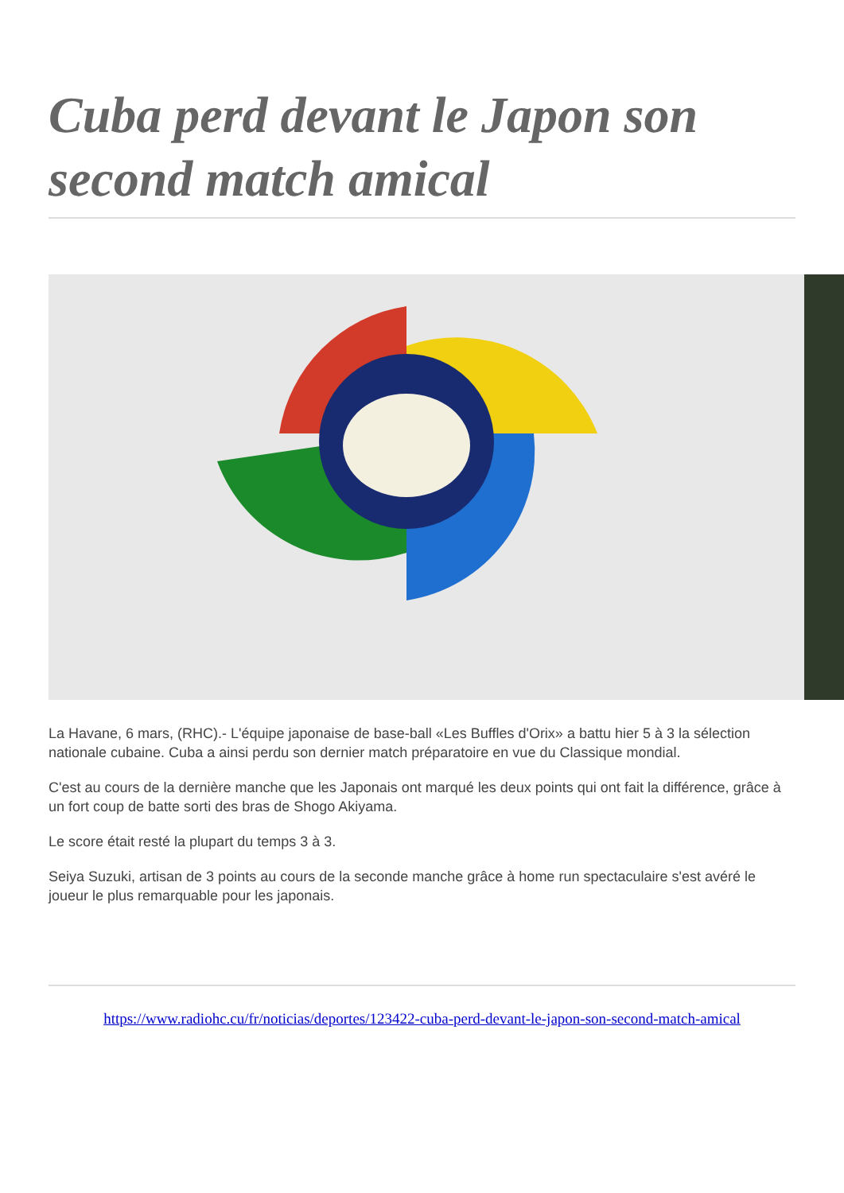Cuba perd devant le Japon son second match amical
La Havane, 6 mars, (RHC).- L'équipe japonaise de base-ball «Les Buffles d'Orix» a battu hier 5 à 3 la sélection nationale cubaine. Cuba a ainsi perdu son dernier match préparatoire en vue du Classique mondial.
C'est au cours de la dernière manche que les Japonais ont marqué les deux points qui ont fait la différence, grâce à un fort coup de batte sorti des bras de Shogo Akiyama.
Le score était resté la plupart du temps 3 à 3.
Seiya Suzuki, artisan de 3 points au cours de la seconde manche grâce à home run spectaculaire s'est avéré le joueur le plus remarquable pour les japonais.
https://www.radiohc.cu/fr/noticias/deportes/123422-cuba-perd-devant-le-japon-son-second-match-amical